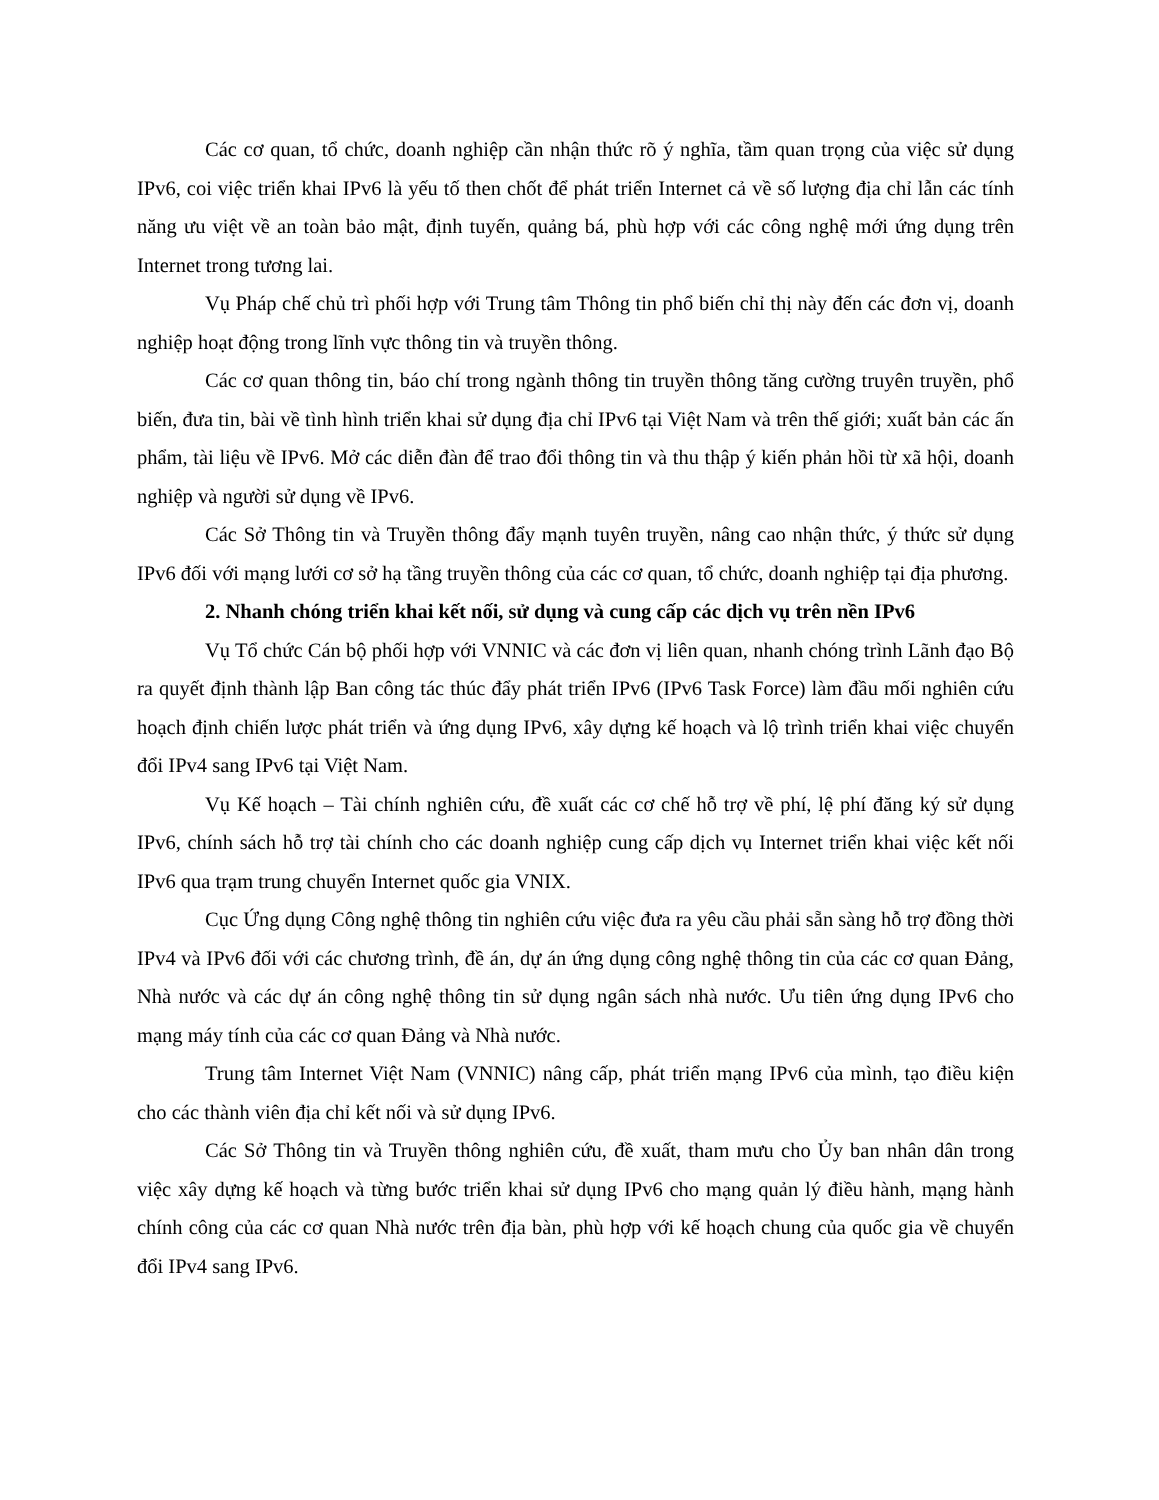Các cơ quan, tổ chức, doanh nghiệp cần nhận thức rõ ý nghĩa, tầm quan trọng của việc sử dụng IPv6, coi việc triển khai IPv6 là yếu tố then chốt để phát triển Internet cả về số lượng địa chỉ lẫn các tính năng ưu việt về an toàn bảo mật, định tuyến, quảng bá, phù hợp với các công nghệ mới ứng dụng trên Internet trong tương lai.
Vụ Pháp chế chủ trì phối hợp với Trung tâm Thông tin phổ biến chỉ thị này đến các đơn vị, doanh nghiệp hoạt động trong lĩnh vực thông tin và truyền thông.
Các cơ quan thông tin, báo chí trong ngành thông tin truyền thông tăng cường truyên truyền, phổ biến, đưa tin, bài về tình hình triển khai sử dụng địa chỉ IPv6 tại Việt Nam và trên thế giới; xuất bản các ấn phẩm, tài liệu về IPv6. Mở các diễn đàn để trao đổi thông tin và thu thập ý kiến phản hồi từ xã hội, doanh nghiệp và người sử dụng về IPv6.
Các Sở Thông tin và Truyền thông đẩy mạnh tuyên truyền, nâng cao nhận thức, ý thức sử dụng IPv6 đối với mạng lưới cơ sở hạ tầng truyền thông của các cơ quan, tổ chức, doanh nghiệp tại địa phương.
2. Nhanh chóng triển khai kết nối, sử dụng và cung cấp các dịch vụ trên nền IPv6
Vụ Tổ chức Cán bộ phối hợp với VNNIC và các đơn vị liên quan, nhanh chóng trình Lãnh đạo Bộ ra quyết định thành lập Ban công tác thúc đẩy phát triển IPv6 (IPv6 Task Force) làm đầu mối nghiên cứu hoạch định chiến lược phát triển và ứng dụng IPv6, xây dựng kế hoạch và lộ trình triển khai việc chuyển đổi IPv4 sang IPv6 tại Việt Nam.
Vụ Kế hoạch – Tài chính nghiên cứu, đề xuất các cơ chế hỗ trợ về phí, lệ phí đăng ký sử dụng IPv6, chính sách hỗ trợ tài chính cho các doanh nghiệp cung cấp dịch vụ Internet triển khai việc kết nối IPv6 qua trạm trung chuyển Internet quốc gia VNIX.
Cục Ứng dụng Công nghệ thông tin nghiên cứu việc đưa ra yêu cầu phải sẵn sàng hỗ trợ đồng thời IPv4 và IPv6 đối với các chương trình, đề án, dự án ứng dụng công nghệ thông tin của các cơ quan Đảng, Nhà nước và các dự án công nghệ thông tin sử dụng ngân sách nhà nước. Ưu tiên ứng dụng IPv6 cho mạng máy tính của các cơ quan Đảng và Nhà nước.
Trung tâm Internet Việt Nam (VNNIC) nâng cấp, phát triển mạng IPv6 của mình, tạo điều kiện cho các thành viên địa chỉ kết nối và sử dụng IPv6.
Các Sở Thông tin và Truyền thông nghiên cứu, đề xuất, tham mưu cho Ủy ban nhân dân trong việc xây dựng kế hoạch và từng bước triển khai sử dụng IPv6 cho mạng quản lý điều hành, mạng hành chính công của các cơ quan Nhà nước trên địa bàn, phù hợp với kế hoạch chung của quốc gia về chuyển đổi IPv4 sang IPv6.